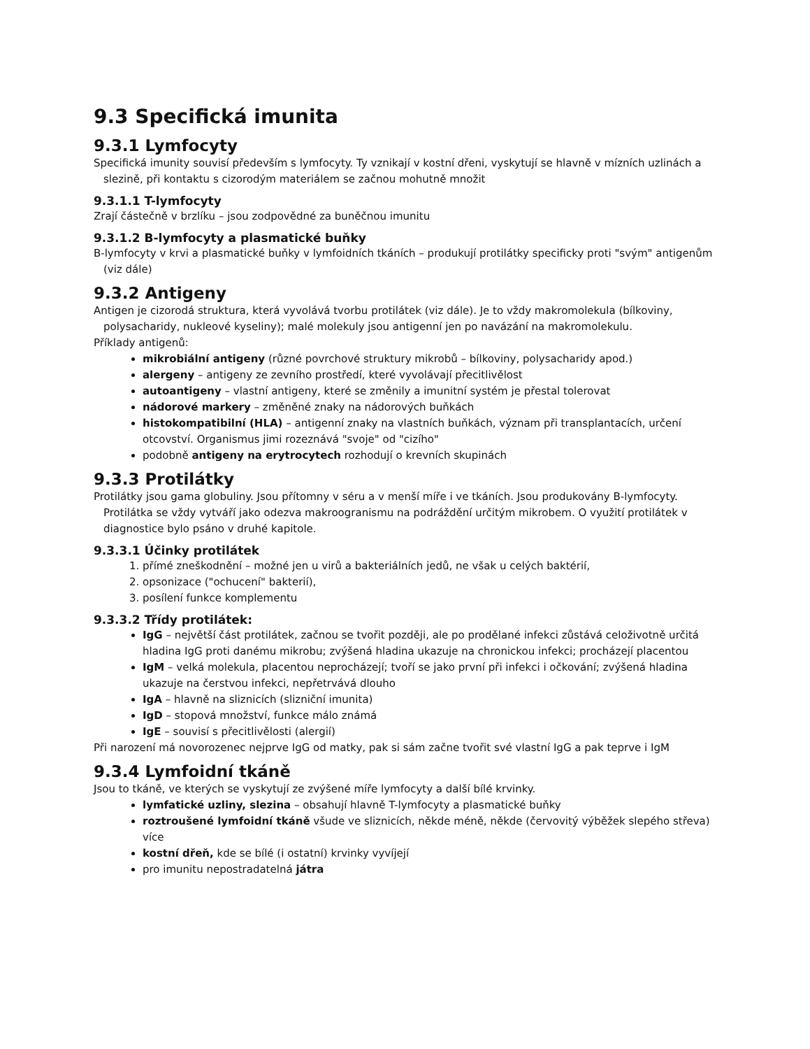9.3 Specifická imunita
9.3.1 Lymfocyty
Specifická imunity souvisí především s lymfocyty. Ty vznikají v kostní dřeni, vyskytují se hlavně v mízních uzlinách a slezině, při kontaktu s cizorodým materiálem se začnou mohutně množit
9.3.1.1 T-lymfocyty
Zrají částečně v brzlíku – jsou zodpovědné za buněčnou imunitu
9.3.1.2 B-lymfocyty a plasmatické buňky
B-lymfocyty v krvi a plasmatické buňky v lymfoidních tkáních – produkují protilátky specificky proti "svým" antigenům (viz dále)
9.3.2 Antigeny
Antigen je cizorodá struktura, která vyvolává tvorbu protilátek (viz dále). Je to vždy makromolekula (bílkoviny, polysacharidy, nukleové kyseliny); malé molekuly jsou antigenní jen po navázání na makromolekulu.
Příklady antigenů:
mikrobiální antigeny (různé povrchové struktury mikrobů – bílkoviny, polysacharidy apod.)
alergeny – antigeny ze zevního prostředí, které vyvolávají přecitlivělost
autoantigeny – vlastní antigeny, které se změnily a imunitní systém je přestal tolerovat
nádorové markery – změněné znaky na nádorových buňkách
histokompatibilní (HLA) – antigenní znaky na vlastních buňkách, význam při transplantacích, určení otcovství. Organismus jimi rozeznává "svoje" od "cizího"
podobně antigeny na erytrocytech rozhodují o krevních skupinách
9.3.3 Protilátky
Protilátky jsou gama globuliny. Jsou přítomny v séru a v menší míře i ve tkáních. Jsou produkovány B-lymfocyty. Protilátka se vždy vytváří jako odezva makroogranismu na podráždění určitým mikrobem. O využití protilátek v diagnostice bylo psáno v druhé kapitole.
9.3.3.1 Účinky protilátek
1. přímé zneškodnění – možné jen u virů a bakteriálních jedů, ne však u celých baktérií,
2. opsonizace ("ochucení" bakterií),
3. posílení funkce komplementu
9.3.3.2 Třídy protilátek:
IgG – největší část protilátek, začnou se tvořit později, ale po prodělané infekci zůstává celoživotně určitá hladina IgG proti danému mikrobu; zvýšená hladina ukazuje na chronickou infekci; procházejí placentou
IgM – velká molekula, placentou neprocházejí; tvoří se jako první při infekci i očkování; zvýšená hladina ukazuje na čerstvou infekci, nepřetrvává dlouho
IgA – hlavně na sliznicích (slizniční imunita)
IgD – stopová množství, funkce málo známá
IgE – souvisí s přecitlivělosti (alergií)
Při narození má novorozenec nejprve IgG od matky, pak si sám začne tvořit své vlastní IgG a pak teprve i IgM
9.3.4 Lymfoidní tkáně
Jsou to tkáně, ve kterých se vyskytují ze zvýšené míře lymfocyty a další bílé krvinky.
lymfatické uzliny, slezina – obsahují hlavně T-lymfocyty a plasmatické buňky
roztroušené lymfoidní tkáně všude ve sliznicích, někde méně, někde (červovitý výběžek slepého střeva) více
kostní dřeň, kde se bílé (i ostatní) krvinky vyvíjejí
pro imunitu nepostradatelná játra